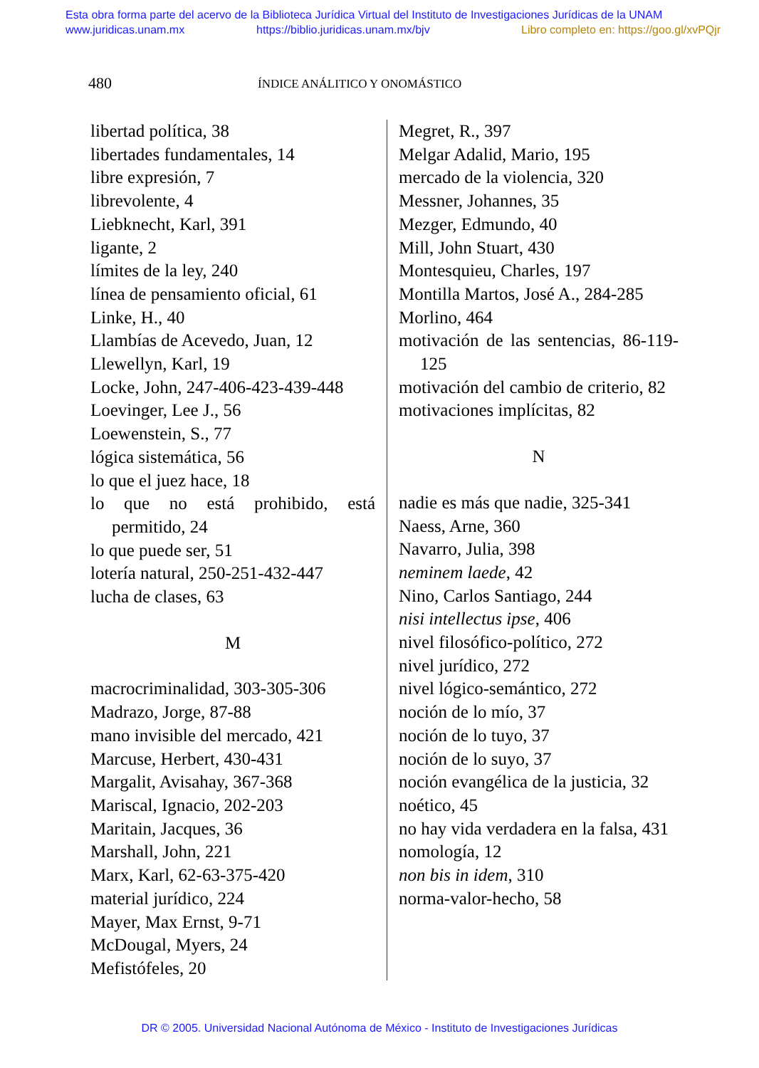Esta obra forma parte del acervo de la Biblioteca Jurídica Virtual del Instituto de Investigaciones Jurídicas de la UNAM
www.juridicas.unam.mx https://biblio.juridicas.unam.mx/bjv Libro completo en: https://goo.gl/xvPQjr
480 ÍNDICE ANÁLITICO Y ONOMÁSTICO
libertad política, 38
libertades fundamentales, 14
libre expresión, 7
librevolente, 4
Liebknecht, Karl, 391
ligante, 2
límites de la ley, 240
línea de pensamiento oficial, 61
Linke, H., 40
Llambías de Acevedo, Juan, 12
Llewellyn, Karl, 19
Locke, John, 247-406-423-439-448
Loevinger, Lee J., 56
Loewenstein, S., 77
lógica sistemática, 56
lo que el juez hace, 18
lo que no está prohibido, está permitido, 24
lo que puede ser, 51
lotería natural, 250-251-432-447
lucha de clases, 63
M
macrocriminalidad, 303-305-306
Madrazo, Jorge, 87-88
mano invisible del mercado, 421
Marcuse, Herbert, 430-431
Margalit, Avisahay, 367-368
Mariscal, Ignacio, 202-203
Maritain, Jacques, 36
Marshall, John, 221
Marx, Karl, 62-63-375-420
material jurídico, 224
Mayer, Max Ernst, 9-71
McDougal, Myers, 24
Mefistófeles, 20
Megret, R., 397
Melgar Adalid, Mario, 195
mercado de la violencia, 320
Messner, Johannes, 35
Mezger, Edmundo, 40
Mill, John Stuart, 430
Montesquieu, Charles, 197
Montilla Martos, José A., 284-285
Morlino, 464
motivación de las sentencias, 86-119-125
motivación del cambio de criterio, 82
motivaciones implícitas, 82
N
nadie es más que nadie, 325-341
Naess, Arne, 360
Navarro, Julia, 398
neminem laede, 42
Nino, Carlos Santiago, 244
nisi intellectus ipse, 406
nivel filosófico-político, 272
nivel jurídico, 272
nivel lógico-semántico, 272
noción de lo mío, 37
noción de lo tuyo, 37
noción de lo suyo, 37
noción evangélica de la justicia, 32
noético, 45
no hay vida verdadera en la falsa, 431
nomología, 12
non bis in idem, 310
norma-valor-hecho, 58
DR © 2005. Universidad Nacional Autónoma de México - Instituto de Investigaciones Jurídicas